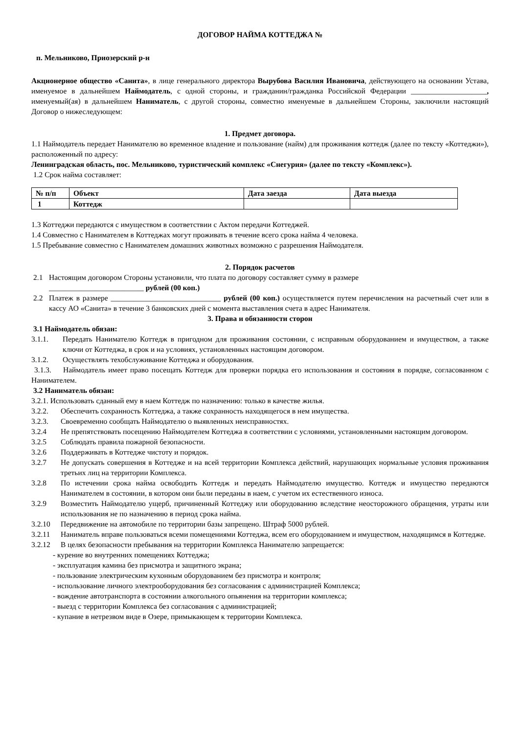ДОГОВОР НАЙМА КОТТЕДЖА №
п. Мельниково, Приозерский р-н
Акционерное общество «Санита», в лице генерального директора Вырубова Василия Ивановича, действующего на основании Устава, именуемое в дальнейшем Наймодатель, с одной стороны, и гражданин/гражданка Российской Федерации ____________________, именуемый(ая) в дальнейшем Наниматель, с другой стороны, совместно именуемые в дальнейшем Стороны, заключили настоящий Договор о нижеследующем:
1. Предмет договора.
1.1 Наймодатель передает Нанимателю во временное владение и пользование (найм) для проживания коттедж (далее по тексту «Коттеджи»), расположенный по адресу:
Ленинградская область, пос. Мельниково, туристический комплекс «Снегурия» (далее по тексту «Комплекс»).
1.2 Срок найма составляет:
| № п/п | Объект | Дата заезда | Дата выезда |
| --- | --- | --- | --- |
| 1 | Коттедж | | |
1.3 Коттеджи передаются с имуществом в соответствии с Актом передачи Коттеджей.
1.4 Совместно с Нанимателем в Коттеджах могут проживать в течение всего срока найма 4 человека.
1.5 Пребывание совместно с Нанимателем домашних животных возможно с разрешения Наймодателя.
2. Порядок расчетов
2.1 Настоящим договором Стороны установили, что плата по договору составляет сумму в размере
_________________________ рублей (00 коп.)
2.2 Платеж в размере _____________________________ рублей (00 коп.) осуществляется путем перечисления на расчетный счет или в кассу АО «Санита» в течение 3 банковских дней с момента выставления счета в адрес Нанимателя.
3. Права и обязанности сторон
3.1 Наймодатель обязан:
3.1.1. Передать Нанимателю Коттедж в пригодном для проживания состоянии, с исправным оборудованием и имуществом, а также ключи от Коттеджа, в срок и на условиях, установленных настоящим договором.
3.1.2. Осуществлять техобслуживание Коттеджа и оборудования.
3.1.3. Наймодатель имеет право посещать Коттедж для проверки порядка его использования и состояния в порядке, согласованном с Нанимателем.
3.2 Наниматель обязан:
3.2.1. Использовать сданный ему в наем Коттедж по назначению: только в качестве жилья.
3.2.2. Обеспечить сохранность Коттеджа, а также сохранность находящегося в нем имущества.
3.2.3. Своевременно сообщать Наймодателю о выявленных неисправностях.
3.2.4 Не препятствовать посещению Наймодателем Коттеджа в соответствии с условиями, установленными настоящим договором.
3.2.5 Соблюдать правила пожарной безопасности.
3.2.6 Поддерживать в Коттедже чистоту и порядок.
3.2.7 Не допускать совершения в Коттедже и на всей территории Комплекса действий, нарушающих нормальные условия проживания третьих лиц на территории Комплекса.
3.2.8 По истечении срока найма освободить Коттедж и передать Наймодателю имущество. Коттедж и имущество передаются Нанимателем в состоянии, в котором они были переданы в наем, с учетом их естественного износа.
3.2.9 Возместить Наймодателю ущерб, причиненный Коттеджу или оборудованию вследствие неосторожного обращения, утраты или использования не по назначению в период срока найма.
3.2.10 Передвижение на автомобиле по территории базы запрещено. Штраф 5000 рублей.
3.2.11 Наниматель вправе пользоваться всеми помещениями Коттеджа, всем его оборудованием и имуществом, находящимся в Коттедже.
3.2.12 В целях безопасности пребывания на территории Комплекса Нанимателю запрещается:
- курение во внутренних помещениях Коттеджа;
- эксплуатация камина без присмотра и защитного экрана;
- пользование электрическим кухонным оборудованием без присмотра и контроля;
- использование личного электрооборудования без согласования с администрацией Комплекса;
- вождение автотранспорта в состоянии алкогольного опьянения на территории комплекса;
- выезд с территории Комплекса без согласования с администрацией;
- купание в нетрезвом виде в Озере, примыкающем к территории Комплекса.